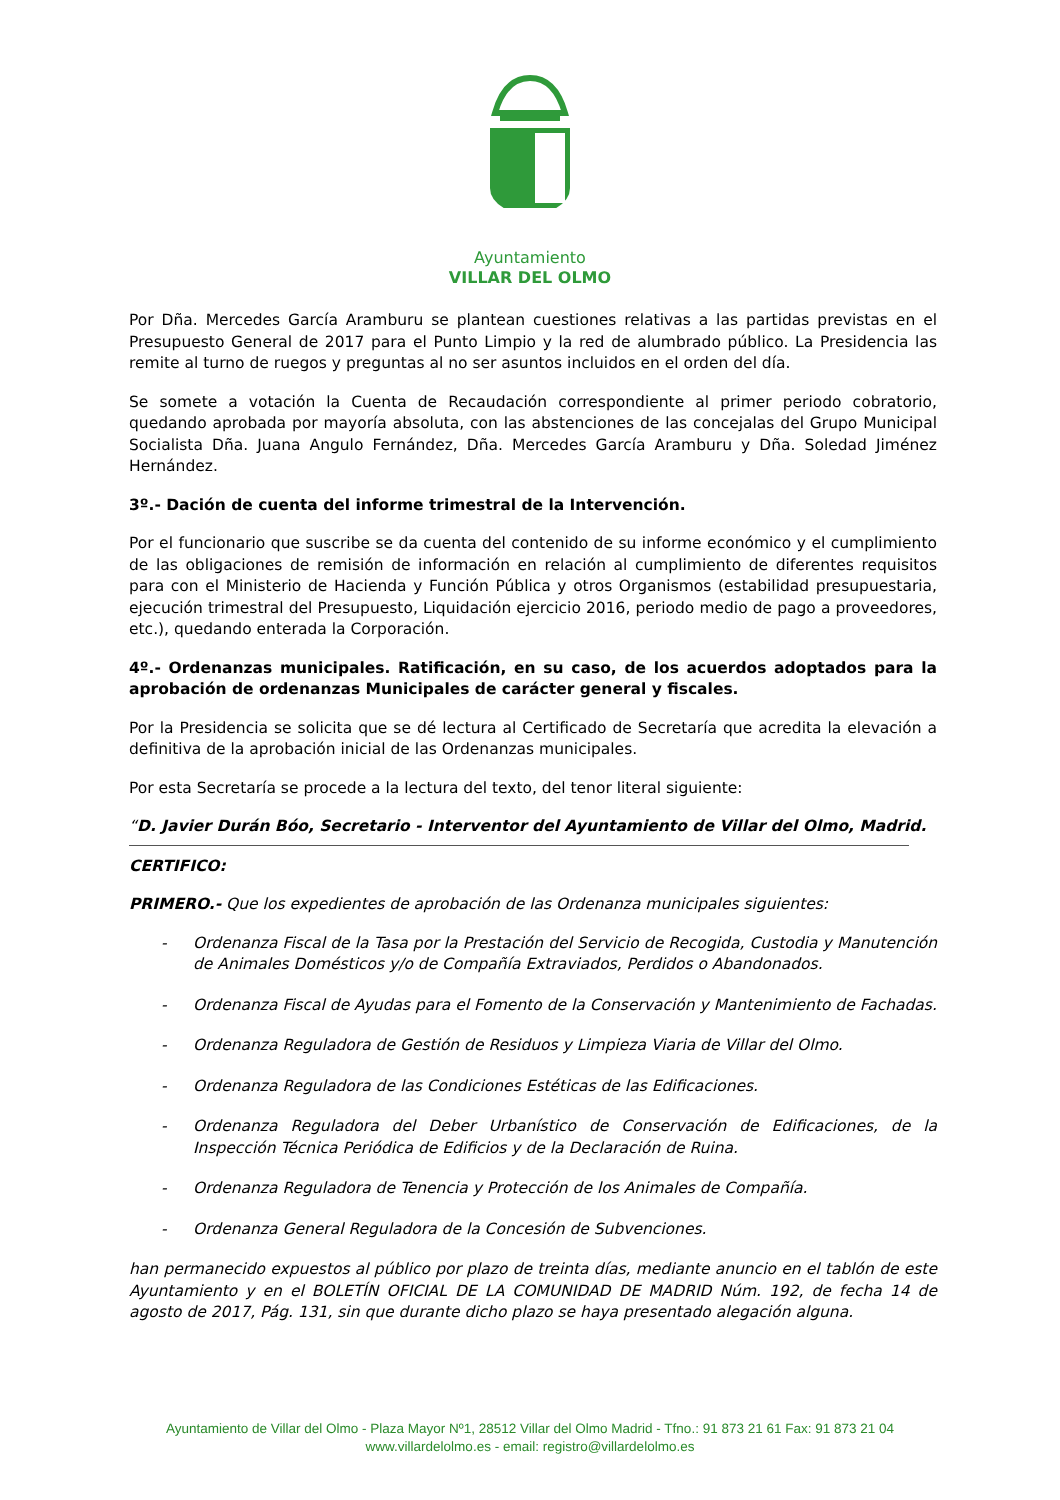Ayuntamiento
VILLAR DEL OLMO
Por Dña. Mercedes García Aramburu se plantean cuestiones relativas a las partidas previstas en el Presupuesto General de 2017 para el Punto Limpio y la red de alumbrado público. La Presidencia las remite al turno de ruegos y preguntas al no ser asuntos incluidos en el orden del día.
Se somete a votación la Cuenta de Recaudación correspondiente al primer periodo cobratorio, quedando aprobada por mayoría absoluta, con las abstenciones de las concejalas del Grupo Municipal Socialista Dña. Juana Angulo Fernández, Dña. Mercedes García Aramburu y Dña. Soledad Jiménez Hernández.
3º.- Dación de cuenta del informe trimestral de la Intervención.
Por el funcionario que suscribe se da cuenta del contenido de su informe económico y el cumplimiento de las obligaciones de remisión de información en relación al cumplimiento de diferentes requisitos para con el Ministerio de Hacienda y Función Pública y otros Organismos (estabilidad presupuestaria, ejecución trimestral del Presupuesto, Liquidación ejercicio 2016, periodo medio de pago a proveedores, etc.), quedando enterada la Corporación.
4º.- Ordenanzas municipales. Ratificación, en su caso, de los acuerdos adoptados para la aprobación de ordenanzas Municipales de carácter general y fiscales.
Por la Presidencia se solicita que se dé lectura al Certificado de Secretaría que acredita la elevación a definitiva de la aprobación inicial de las Ordenanzas municipales.
Por esta Secretaría se procede a la lectura del texto, del tenor literal siguiente:
“D. Javier Durán Bóo, Secretario - Interventor del Ayuntamiento de Villar del Olmo, Madrid.
CERTIFICO:
PRIMERO.- Que los expedientes de aprobación de las Ordenanza municipales siguientes:
- Ordenanza Fiscal de la Tasa por la Prestación del Servicio de Recogida, Custodia y Manutención de Animales Domésticos y/o de Compañía Extraviados, Perdidos o Abandonados.
- Ordenanza Fiscal de Ayudas para el Fomento de la Conservación y Mantenimiento de Fachadas.
- Ordenanza Reguladora de Gestión de Residuos y Limpieza Viaria de Villar del Olmo.
- Ordenanza Reguladora de las Condiciones Estéticas de las Edificaciones.
- Ordenanza Reguladora del Deber Urbanístico de Conservación de Edificaciones, de la Inspección Técnica Periódica de Edificios y de la Declaración de Ruina.
- Ordenanza Reguladora de Tenencia y Protección de los Animales de Compañía.
- Ordenanza General Reguladora de la Concesión de Subvenciones.
han permanecido expuestos al público por plazo de treinta días, mediante anuncio en el tablón de este Ayuntamiento y en el BOLETÍN OFICIAL DE LA COMUNIDAD DE MADRID Núm. 192, de fecha 14 de agosto de 2017, Pág. 131, sin que durante dicho plazo se haya presentado alegación alguna.
Ayuntamiento de Villar del Olmo - Plaza Mayor Nº1, 28512 Villar del Olmo Madrid - Tfno.: 91 873 21 61 Fax: 91 873 21 04
www.villardelolmo.es - email: registro@villardelolmo.es